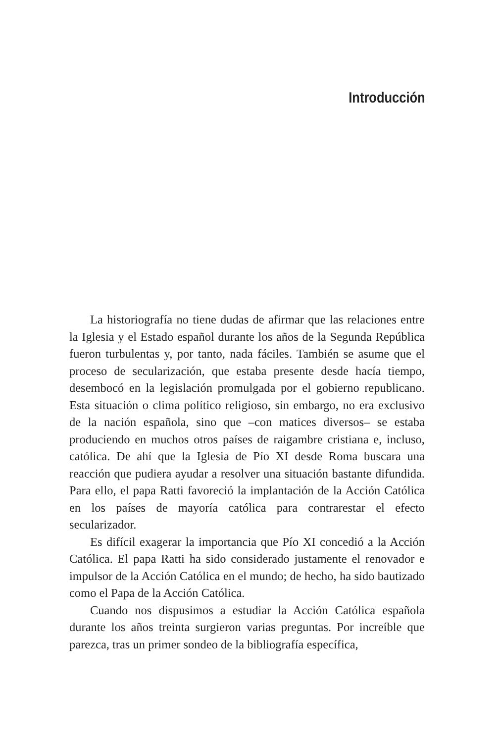Introducción
La historiografía no tiene dudas de afirmar que las relaciones entre la Iglesia y el Estado español durante los años de la Segunda República fueron turbulentas y, por tanto, nada fáciles. También se asume que el proceso de secularización, que estaba presente desde hacía tiempo, desembocó en la legislación promulgada por el gobierno republicano. Esta situación o clima político religioso, sin embargo, no era exclusivo de la nación española, sino que –con matices diversos– se estaba produciendo en muchos otros países de raigambre cristiana e, incluso, católica. De ahí que la Iglesia de Pío XI desde Roma buscara una reacción que pudiera ayudar a resolver una situación bastante difundida. Para ello, el papa Ratti favoreció la implantación de la Acción Católica en los países de mayoría católica para contrarestar el efecto secularizador.
Es difícil exagerar la importancia que Pío XI concedió a la Acción Católica. El papa Ratti ha sido considerado justamente el renovador e impulsor de la Acción Católica en el mundo; de hecho, ha sido bautizado como el Papa de la Acción Católica.
Cuando nos dispusimos a estudiar la Acción Católica española durante los años treinta surgieron varias preguntas. Por increíble que parezca, tras un primer sondeo de la bibliografía específica,